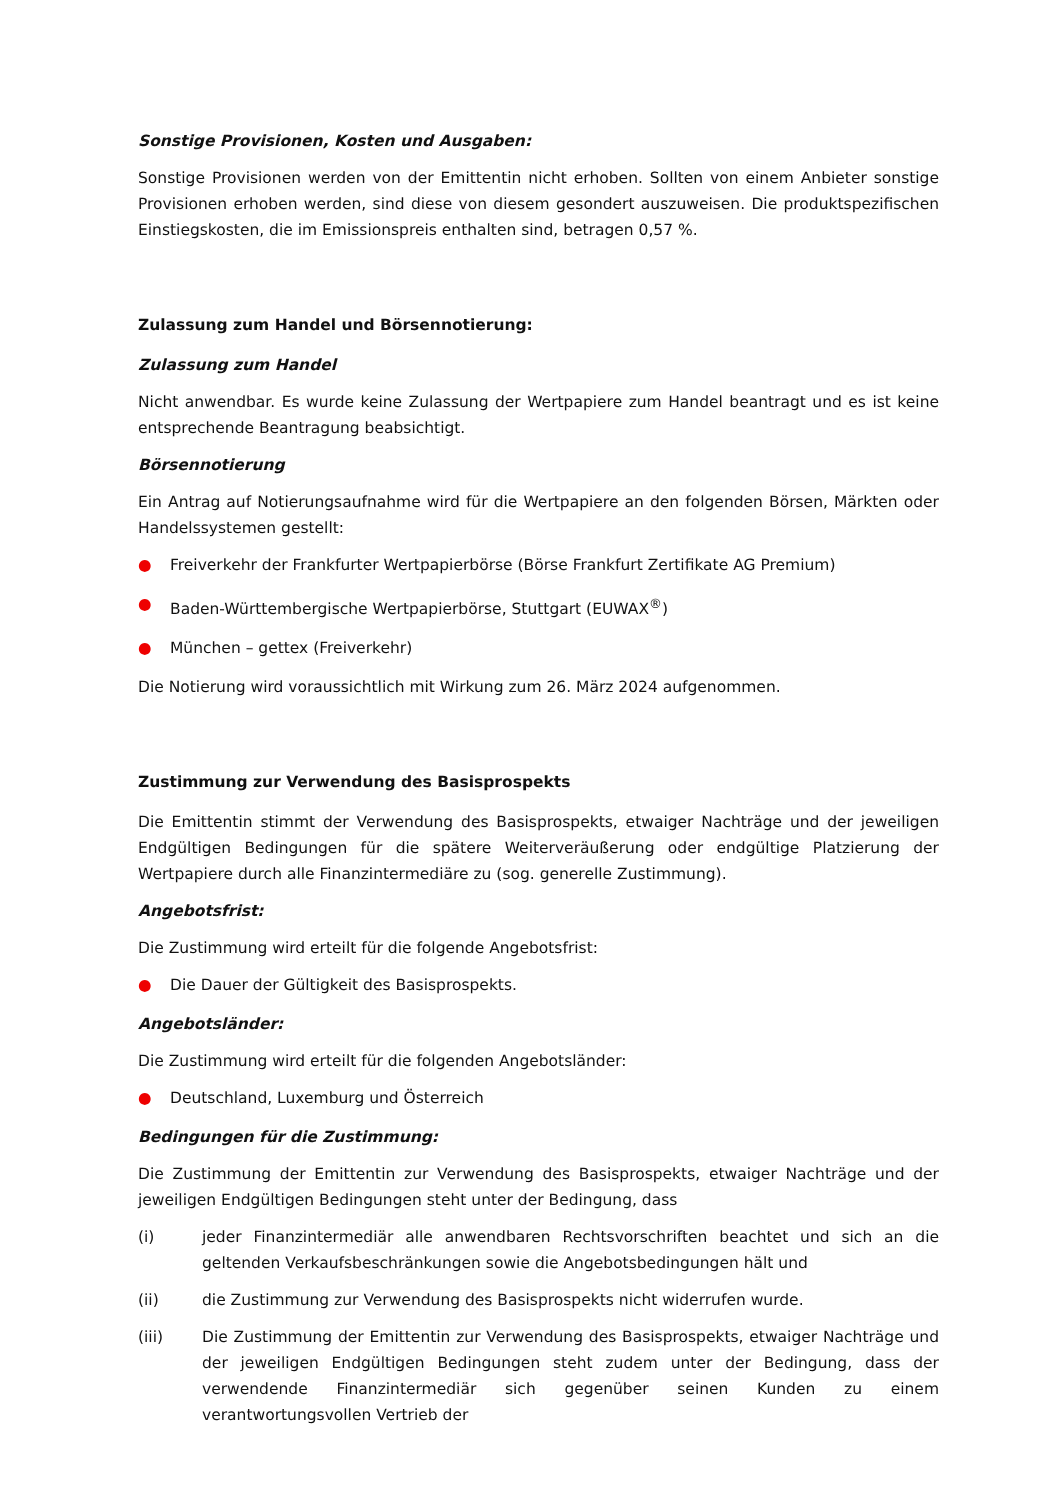Sonstige Provisionen, Kosten und Ausgaben:
Sonstige Provisionen werden von der Emittentin nicht erhoben. Sollten von einem Anbieter sonstige Provisionen erhoben werden, sind diese von diesem gesondert auszuweisen. Die produktspezifischen Einstiegskosten, die im Emissionspreis enthalten sind, betragen 0,57 %.
Zulassung zum Handel und Börsennotierung:
Zulassung zum Handel
Nicht anwendbar. Es wurde keine Zulassung der Wertpapiere zum Handel beantragt und es ist keine entsprechende Beantragung beabsichtigt.
Börsennotierung
Ein Antrag auf Notierungsaufnahme wird für die Wertpapiere an den folgenden Börsen, Märkten oder Handelssystemen gestellt:
● Freiverkehr der Frankfurter Wertpapierbörse (Börse Frankfurt Zertifikate AG Premium)
● Baden-Württembergische Wertpapierbörse, Stuttgart (EUWAX<sup>®</sup>)
● München – gettex (Freiverkehr)
Die Notierung wird voraussichtlich mit Wirkung zum 26. März 2024 aufgenommen.
Zustimmung zur Verwendung des Basisprospekts
Die Emittentin stimmt der Verwendung des Basisprospekts, etwaiger Nachträge und der jeweiligen Endgültigen Bedingungen für die spätere Weiterveräußerung oder endgültige Platzierung der Wertpapiere durch alle Finanzintermediäre zu (sog. generelle Zustimmung).
Angebotsfrist:
Die Zustimmung wird erteilt für die folgende Angebotsfrist:
● Die Dauer der Gültigkeit des Basisprospekts.
Angebotsländer:
Die Zustimmung wird erteilt für die folgenden Angebotsländer:
● Deutschland, Luxemburg und Österreich
Bedingungen für die Zustimmung:
Die Zustimmung der Emittentin zur Verwendung des Basisprospekts, etwaiger Nachträge und der jeweiligen Endgültigen Bedingungen steht unter der Bedingung, dass
(i) jeder Finanzintermediär alle anwendbaren Rechtsvorschriften beachtet und sich an die geltenden Verkaufsbeschränkungen sowie die Angebotsbedingungen hält und
(ii) die Zustimmung zur Verwendung des Basisprospekts nicht widerrufen wurde.
(iii) Die Zustimmung der Emittentin zur Verwendung des Basisprospekts, etwaiger Nachträge und der jeweiligen Endgültigen Bedingungen steht zudem unter der Bedingung, dass der verwendende Finanzintermediär sich gegenüber seinen Kunden zu einem verantwortungsvollen Vertrieb der